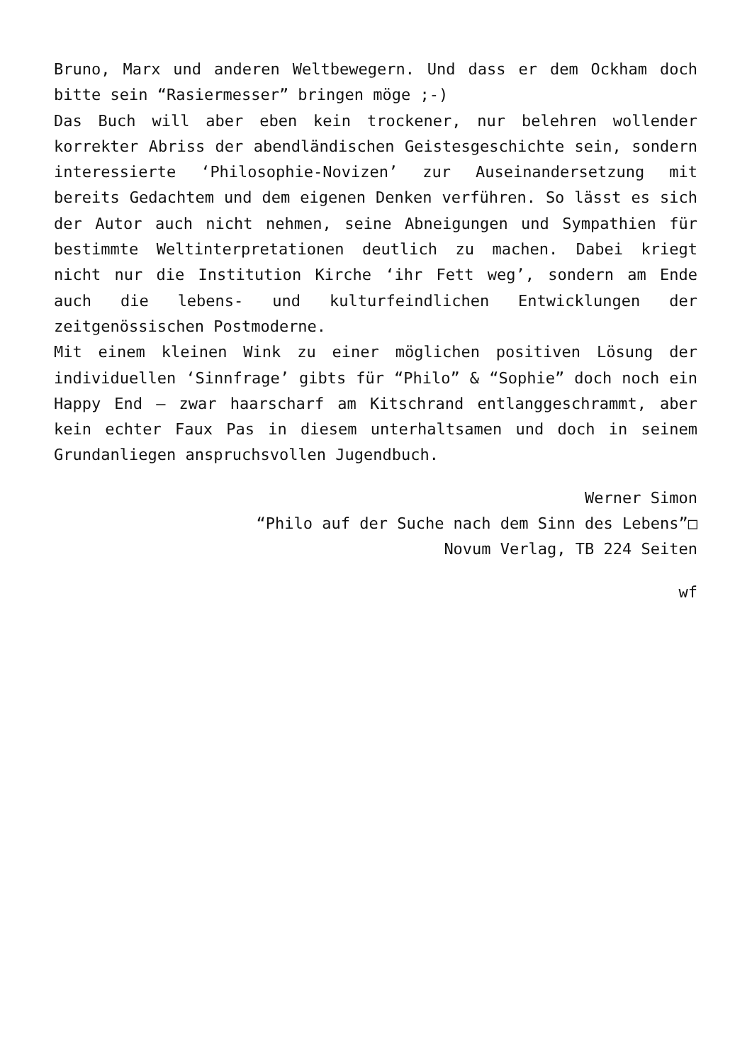Bruno, Marx und anderen Weltbewegern. Und dass er dem Ockham doch bitte sein “Rasiermesser” bringen möge ;-)
Das Buch will aber eben kein trockener, nur belehren wollender korrekter Abriss der abendländischen Geistesgeschichte sein, sondern interessierte ‘Philosophie-Novizen’ zur Auseinandersetzung mit bereits Gedachtem und dem eigenen Denken verführen. So lässt es sich der Autor auch nicht nehmen, seine Abneigungen und Sympathien für bestimmte Weltinterpretationen deutlich zu machen. Dabei kriegt nicht nur die Institution Kirche ‘ihr Fett weg’, sondern am Ende auch die lebens- und kulturfeindlichen Entwicklungen der zeitgenössischen Postmoderne.
Mit einem kleinen Wink zu einer möglichen positiven Lösung der individuellen ‘Sinnfrage’ gibts für “Philo” & “Sophie” doch noch ein Happy End – zwar haarscharf am Kitschrand entlanggeschrammt, aber kein echter Faux Pas in diesem unterhaltsamen und doch in seinem Grundanliegen anspruchsvollen Jugendbuch.
Werner Simon
“Philo auf der Suche nach dem Sinn des Lebens”□
Novum Verlag, TB 224 Seiten
wf